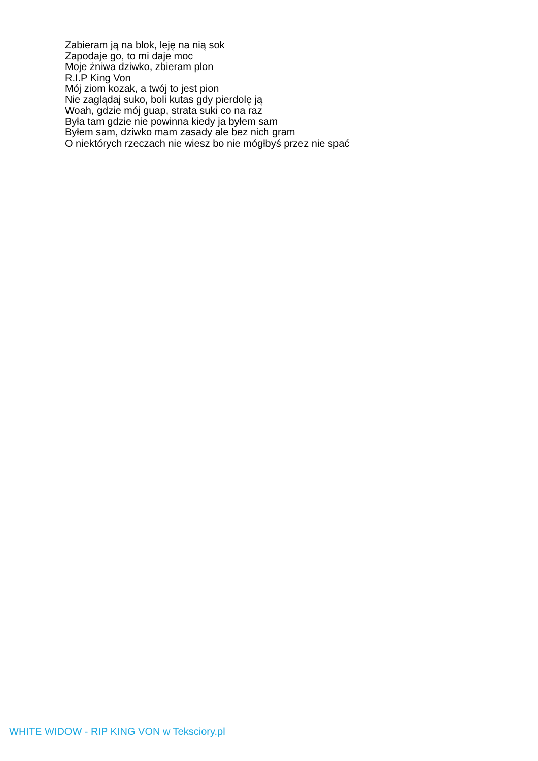Zabieram ją na blok, leję na nią sok
Zapodaje go, to mi daje moc
Moje żniwa dziwko, zbieram plon
R.I.P King Von
Mój ziom kozak, a twój to jest pion
Nie zaglądaj suko, boli kutas gdy pierdolę ją
Woah, gdzie mój guap, strata suki co na raz
Była tam gdzie nie powinna kiedy ja byłem sam
Byłem sam, dziwko mam zasady ale bez nich gram
O niektórych rzeczach nie wiesz bo nie mógłbyś przez nie spać
WHITE WIDOW - RIP KING VON w Teksciory.pl